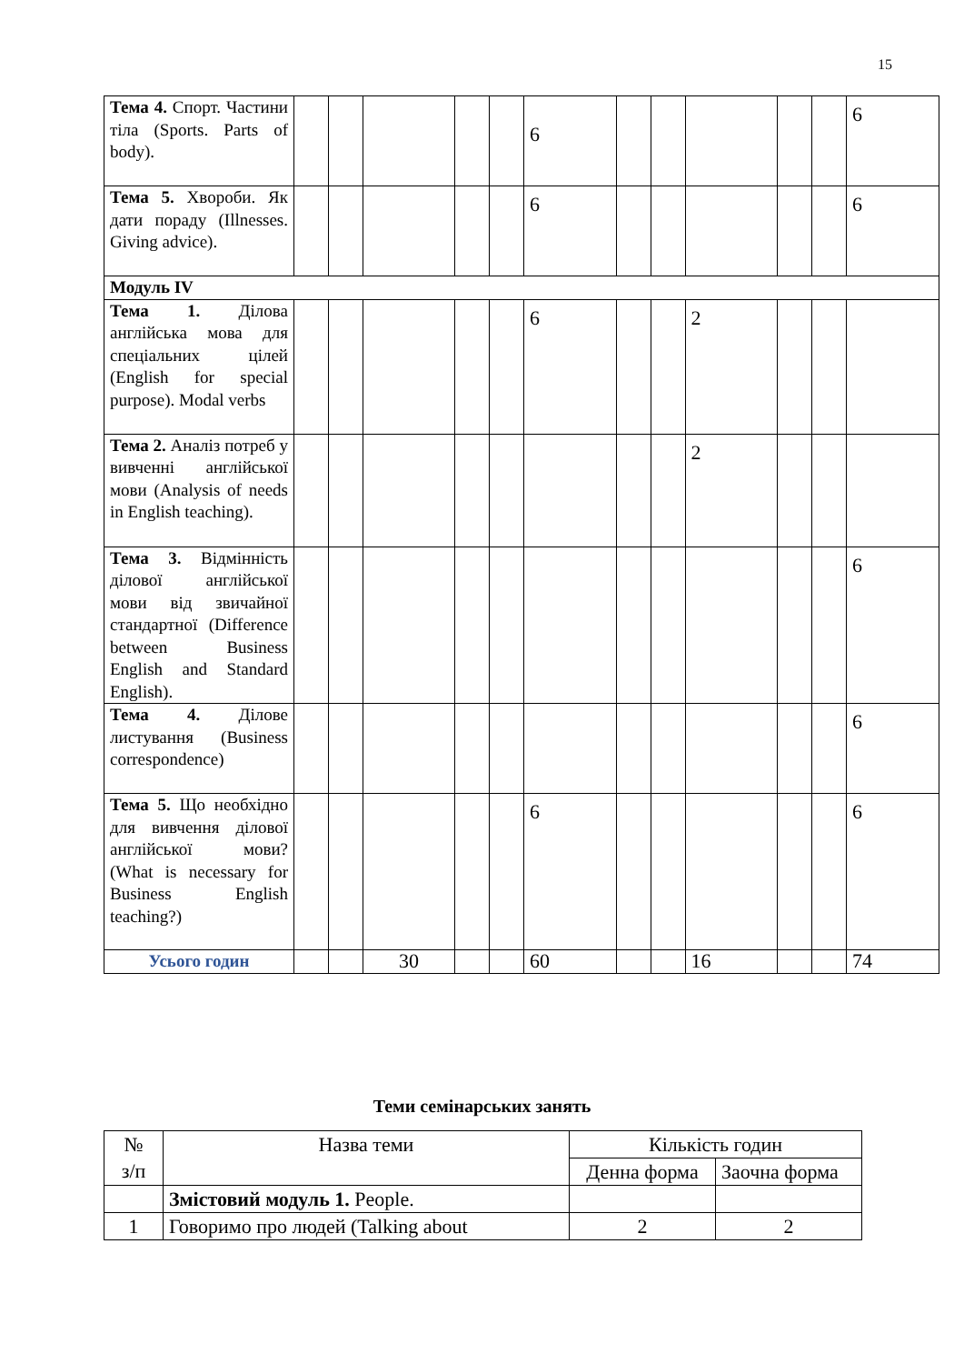15
| Тема 4. Спорт. Частини тіла (Sports. Parts of body). | | | | | | 6 | | | | | | 6 |
| Тема 5. Хвороби. Як дати пораду (Illnesses. Giving advice). | | | | | | 6 | | | | | | 6 |
| Модуль IV | | | | | | | | | | | | |
| Тема 1. Ділова англійська мова для спеціальних цілей (English for special purpose). Modal verbs | | | | | | 6 | | | 2 | | | |
| Тема 2. Аналіз потреб у вивченні англійської мови (Analysis of needs in English teaching). | | | | | | | | | 2 | | | |
| Тема 3. Відмінність ділової англійської мови від звичайної стандартної (Difference between Business English and Standard English). | | | | | | | | | | | | 6 |
| Тема 4. Ділове листування (Business correspondence) | | | | | | | | | | | | 6 |
| Тема 5. Що необхідно для вивчення ділової англійської мови? (What is necessary for Business English teaching?) | | | | | | 6 | | | | | | 6 |
| Усього годин | | | 30 | | | 60 | | | 16 | | | 74 |
Теми семінарських занять
| № з/п | Назва теми | Кількість годин | |
| --- | --- | --- | --- |
| | | Денна форма | Заочна форма |
| | Змістовий модуль 1. People. | | |
| 1 | Говоримо про людей (Talking about | 2 | 2 |